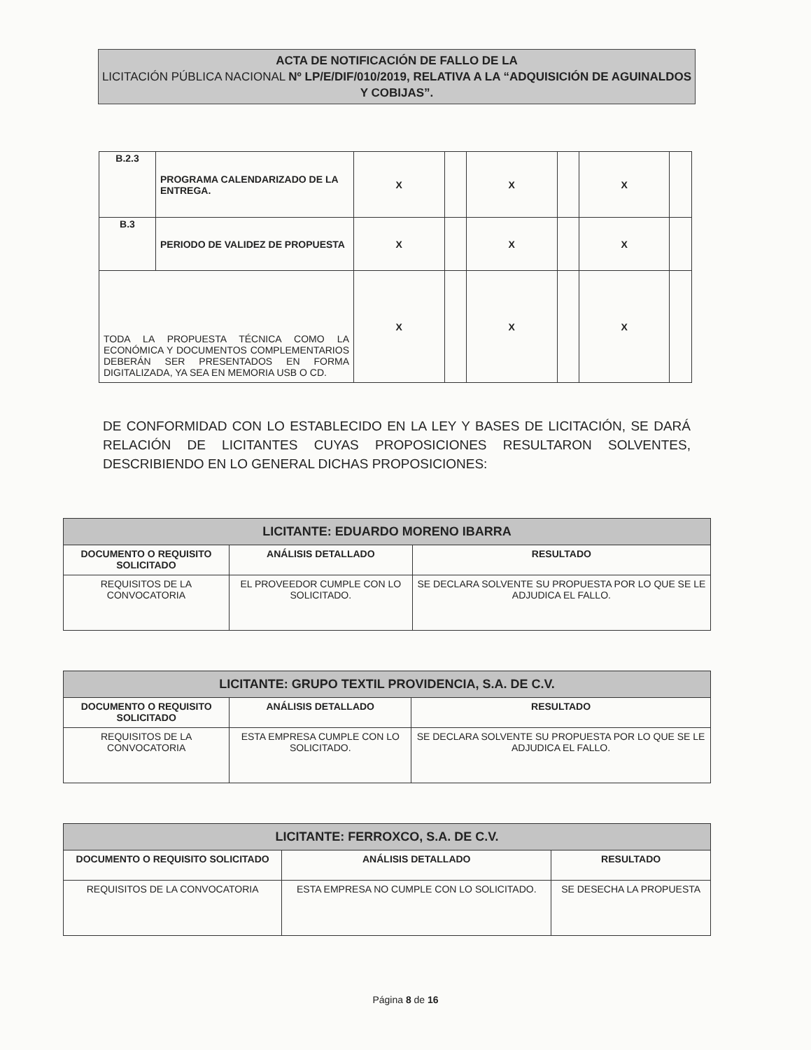ACTA DE NOTIFICACIÓN DE FALLO DE LA
LICITACIÓN PÚBLICA NACIONAL Nº LP/E/DIF/010/2019, RELATIVA A LA “ADQUISICIÓN DE AGUINALDOS Y COBIJAS”.
| B.2.3 | PROGRAMA CALENDARIZADO DE LA ENTREGA. | X | | X | | X | |
| B.3 | PERIODO DE VALIDEZ DE PROPUESTA | X | | X | | X | |
| TODA LA PROPUESTA TÉCNICA COMO LA ECONÓMICA Y DOCUMENTOS COMPLEMENTARIOS DEBERÁN SER PRESENTADOS EN FORMA DIGITALIZADA, YA SEA EN MEMORIA USB O CD. | | X | | X | | X | |
DE CONFORMIDAD CON LO ESTABLECIDO EN LA LEY Y BASES DE LICITACIÓN, SE DARÁ RELACIÓN DE LICITANTES CUYAS PROPOSICIONES RESULTARON SOLVENTES, DESCRIBIENDO EN LO GENERAL DICHAS PROPOSICIONES:
| LICITANTE: EDUARDO MORENO IBARRA | | |
| DOCUMENTO O REQUISITO SOLICITADO | ANÁLISIS DETALLADO | RESULTADO |
| REQUISITOS DE LA CONVOCATORIA | EL PROVEEDOR CUMPLE CON LO SOLICITADO. | SE DECLARA SOLVENTE SU PROPUESTA POR LO QUE SE LE ADJUDICA EL FALLO. |
| LICITANTE: GRUPO TEXTIL PROVIDENCIA, S.A. DE C.V. | | |
| DOCUMENTO O REQUISITO SOLICITADO | ANÁLISIS DETALLADO | RESULTADO |
| REQUISITOS DE LA CONVOCATORIA | ESTA EMPRESA CUMPLE CON LO SOLICITADO. | SE DECLARA SOLVENTE SU PROPUESTA POR LO QUE SE LE ADJUDICA EL FALLO. |
| LICITANTE: FERROXCO, S.A. DE C.V. | | |
| DOCUMENTO O REQUISITO SOLICITADO | ANÁLISIS DETALLADO | RESULTADO |
| REQUISITOS DE LA CONVOCATORIA | ESTA EMPRESA NO CUMPLE CON LO SOLICITADO. | SE DESECHA LA PROPUESTA |
Página 8 de 16